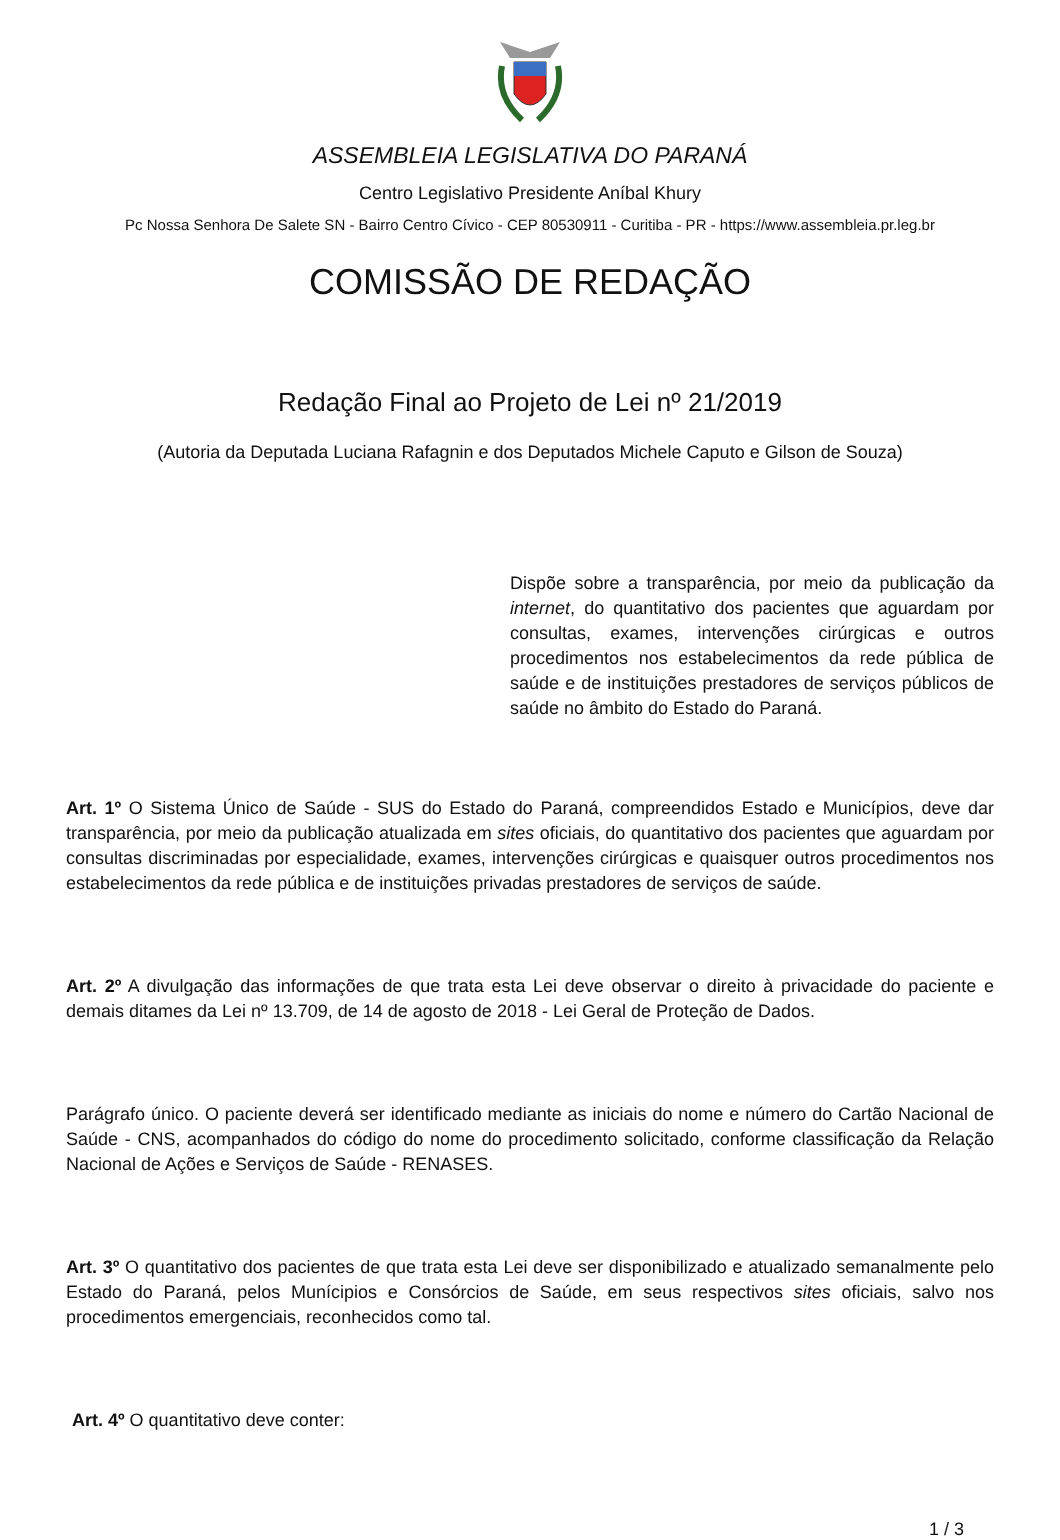ASSEMBLEIA LEGISLATIVA DO PARANÁ
Centro Legislativo Presidente Aníbal Khury
Pc Nossa Senhora De Salete SN - Bairro Centro Cívico - CEP 80530911 - Curitiba - PR - https://www.assembleia.pr.leg.br
COMISSÃO DE REDAÇÃO
Redação Final ao Projeto de Lei nº 21/2019
(Autoria da Deputada Luciana Rafagnin e dos Deputados Michele Caputo e Gilson de Souza)
Dispõe sobre a transparência, por meio da publicação da internet, do quantitativo dos pacientes que aguardam por consultas, exames, intervenções cirúrgicas e outros procedimentos nos estabelecimentos da rede pública de saúde e de instituições prestadores de serviços públicos de saúde no âmbito do Estado do Paraná.
Art. 1º O Sistema Único de Saúde - SUS do Estado do Paraná, compreendidos Estado e Municípios, deve dar transparência, por meio da publicação atualizada em sites oficiais, do quantitativo dos pacientes que aguardam por consultas discriminadas por especialidade, exames, intervenções cirúrgicas e quaisquer outros procedimentos nos estabelecimentos da rede pública e de instituições privadas prestadores de serviços de saúde.
Art. 2º A divulgação das informações de que trata esta Lei deve observar o direito à privacidade do paciente e demais ditames da Lei nº 13.709, de 14 de agosto de 2018 - Lei Geral de Proteção de Dados.
Parágrafo único. O paciente deverá ser identificado mediante as iniciais do nome e número do Cartão Nacional de Saúde - CNS, acompanhados do código do nome do procedimento solicitado, conforme classificação da Relação Nacional de Ações e Serviços de Saúde - RENASES.
Art. 3º O quantitativo dos pacientes de que trata esta Lei deve ser disponibilizado e atualizado semanalmente pelo Estado do Paraná, pelos Munícipios e Consórcios de Saúde, em seus respectivos sites oficiais, salvo nos procedimentos emergenciais, reconhecidos como tal.
Art. 4º O quantitativo deve conter:
1 / 3